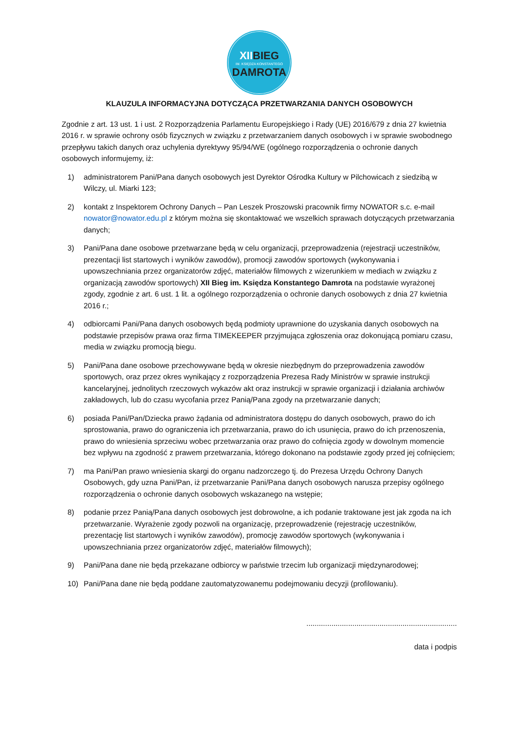XIIBIEG
IM. KSIĘDZA KONSTANTEGO
DAMROTA
KLAUZULA INFORMACYJNA DOTYCZĄCA PRZETWARZANIA DANYCH OSOBOWYCH
Zgodnie z art. 13 ust. 1 i ust. 2 Rozporządzenia Parlamentu Europejskiego i Rady (UE) 2016/679 z dnia 27 kwietnia 2016 r. w sprawie ochrony osób fizycznych w związku z przetwarzaniem danych osobowych i w sprawie swobodnego przepływu takich danych oraz uchylenia dyrektywy 95/94/WE (ogólnego rozporządzenia o ochronie danych osobowych informujemy, iż:
1) administratorem Pani/Pana danych osobowych jest Dyrektor Ośrodka Kultury w Pilchowicach z siedzibą w Wilczy, ul. Miarki 123;
2) kontakt z Inspektorem Ochrony Danych – Pan Leszek Proszowski pracownik firmy NOWATOR s.c. e-mail nowator@nowator.edu.pl z którym można się skontaktować we wszelkich sprawach dotyczących przetwarzania danych;
3) Pani/Pana dane osobowe przetwarzane będą w celu organizacji, przeprowadzenia (rejestracji uczestników, prezentacji list startowych i wyników zawodów), promocji zawodów sportowych (wykonywania i upowszechniania przez organizatorów zdjęć, materiałów filmowych z wizerunkiem w mediach w związku z organizacją zawodów sportowych) XII Bieg im. Księdza Konstantego Damrota na podstawie wyrażonej zgody, zgodnie z art. 6 ust. 1 lit. a ogólnego rozporządzenia o ochronie danych osobowych z dnia 27 kwietnia 2016 r.;
4) odbiorcami Pani/Pana danych osobowych będą podmioty uprawnione do uzyskania danych osobowych na podstawie przepisów prawa oraz firma TIMEKEEPER przyjmująca zgłoszenia oraz dokonującą pomiaru czasu, media w związku promocją biegu.
5) Pani/Pana dane osobowe przechowywane będą w okresie niezbędnym do przeprowadzenia zawodów sportowych, oraz przez okres wynikający z rozporządzenia Prezesa Rady Ministrów w sprawie instrukcji kancelaryjnej, jednolitych rzeczowych wykazów akt oraz instrukcji w sprawie organizacji i działania archiwów zakładowych, lub do czasu wycofania przez Panią/Pana zgody na przetwarzanie danych;
6) posiada Pani/Pan/Dziecka prawo żądania od administratora dostępu do danych osobowych, prawo do ich sprostowania, prawo do ograniczenia ich przetwarzania, prawo do ich usunięcia, prawo do ich przenoszenia, prawo do wniesienia sprzeciwu wobec przetwarzania oraz prawo do cofnięcia zgody w dowolnym momencie bez wpływu na zgodność z prawem przetwarzania, którego dokonano na podstawie zgody przed jej cofnięciem;
7) ma Pani/Pan prawo wniesienia skargi do organu nadzorczego tj. do Prezesa Urzędu Ochrony Danych Osobowych, gdy uzna Pani/Pan, iż przetwarzanie Pani/Pana danych osobowych narusza przepisy ogólnego rozporządzenia o ochronie danych osobowych wskazanego na wstępie;
8) podanie przez Panią/Pana danych osobowych jest dobrowolne, a ich podanie traktowane jest jak zgoda na ich przetwarzanie. Wyrażenie zgody pozwoli na organizację, przeprowadzenie (rejestrację uczestników, prezentację list startowych i wyników zawodów), promocję zawodów sportowych (wykonywania i upowszechniania przez organizatorów zdjęć, materiałów filmowych);
9) Pani/Pana dane nie będą przekazane odbiorcy w państwie trzecim lub organizacji międzynarodowej;
10) Pani/Pana dane nie będą poddane zautomatyzowanemu podejmowaniu decyzji (profilowaniu).
........................................................................
data i podpis